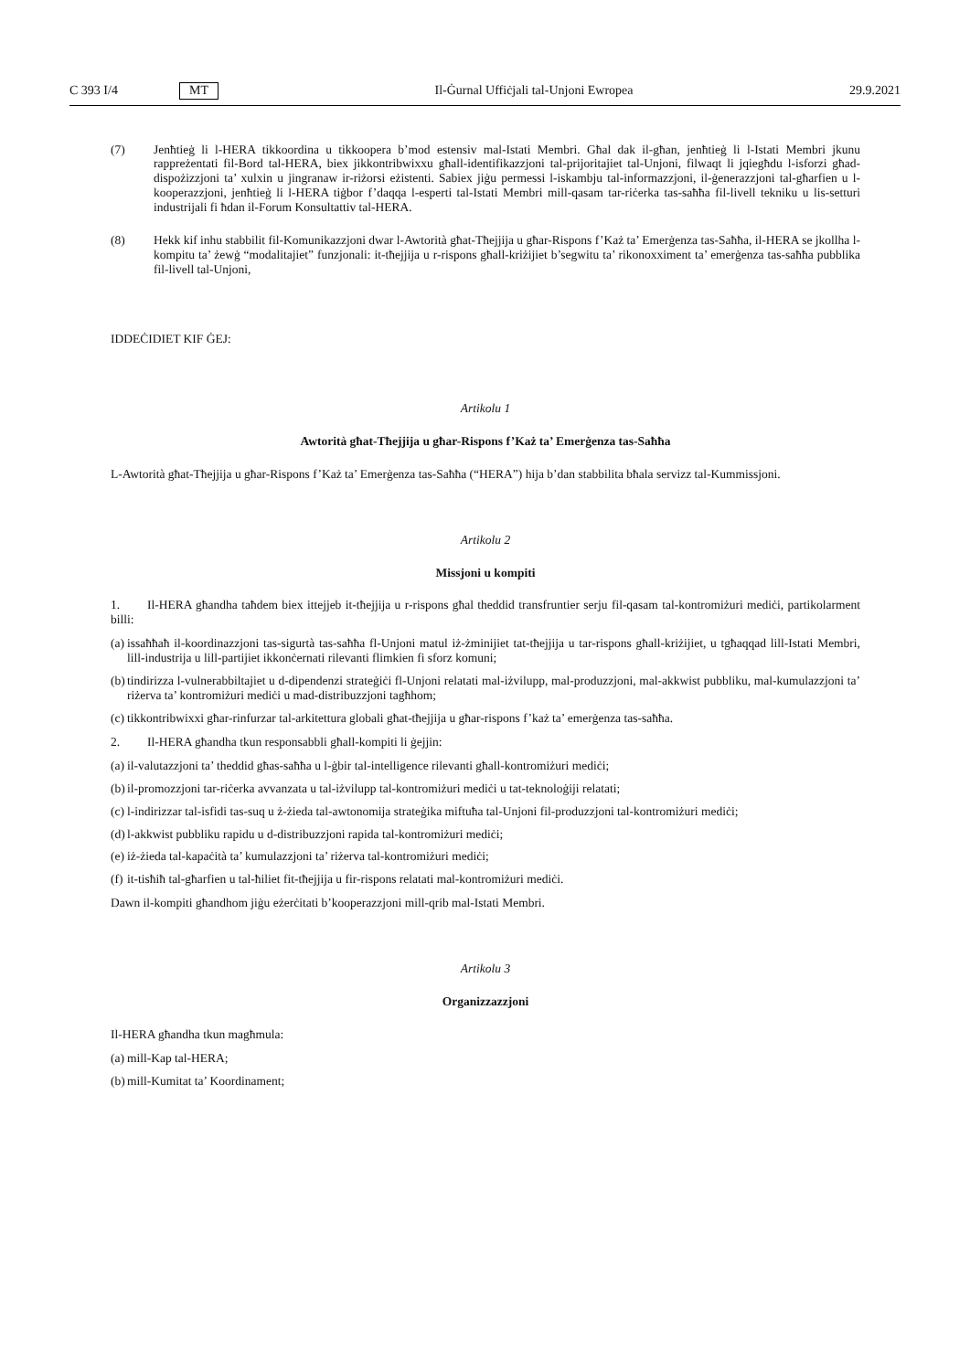C 393 I/4 MT Il-Ġurnal Uffiċjali tal-Unjoni Ewropea 29.9.2021
(7) Jenħtieġ li l-HERA tikkoordina u tikkoopera b’mod estensiv mal-Istati Membri. Għal dak il-għan, jenħtieġ li l-Istati Membri jkunu rappreżentati fil-Bord tal-HERA, biex jikkontribwixxu għall-identifikazzjoni tal-prijoritajiet tal-Unjoni, filwaqt li jqiegħdu l-isforzi għad-dispożizzjoni ta’ xulxin u jingranaw ir-riżorsi eżistenti. Sabiex jiġu permessi l-iskambju tal-informazzjoni, il-ġenerazzjoni tal-għarfien u l-kooperazzjoni, jenħtieġ li l-HERA tiġbor f’daqqa l-esperti tal-Istati Membri mill-qasam tar-riċerka tas-saħħa fil-livell tekniku u lis-setturi industrijali fi ħdan il-Forum Konsultattiv tal-HERA.
(8) Hekk kif inhu stabbilit fil-Komunikazzjoni dwar l-Awtorità għat-Tħejjija u għar-Rispons f’Każ ta’ Emerġenza tas-Saħħa, il-HERA se jkollha l-kompitu ta’ żewġ “modalitajiet” funzjonali: it-tħejjija u r-rispons għall-kriżijiet b’segwitu ta’ rikonoxximent ta’ emerġenza tas-saħħa pubblika fil-livell tal-Unjoni,
IDDEĊIDIET KIF ĠEJ:
Artikolu 1
Awtorità għat-Tħejjija u għar-Rispons f’Każ ta’ Emerġenza tas-Saħħa
L-Awtorità għat-Tħejjija u għar-Rispons f’Każ ta’ Emerġenza tas-Saħħa (“HERA”) hija b’dan stabbilita bħala servizz tal-Kummissjoni.
Artikolu 2
Missjoni u kompiti
1. Il-HERA għandha taħdem biex ittejjeb it-tħejjija u r-rispons għal theddid transfruntier serju fil-qasam tal-kontromiżuri mediċi, partikolarment billi:
(a) issaħħaħ il-koordinazzjoni tas-sigurtà tas-saħħa fl-Unjoni matul iż-żminijiet tat-tħejjija u tar-rispons għall-kriżijiet, u tgħaqqad lill-Istati Membri, lill-industrija u lill-partijiet ikkonċernati rilevanti flimkien fi sforz komuni;
(b) tindirizza l-vulnerabbiltajiet u d-dipendenzi strateġiċi fl-Unjoni relatati mal-iżvilupp, mal-produzzjoni, mal-akkwist pubbliku, mal-kumulazzjoni ta’ riżerva ta’ kontromiżuri mediċi u mad-distribuzzjoni tagħhom;
(c) tikkontribwixxi għar-rinfurzar tal-arkitettura globali għat-tħejjija u għar-rispons f’każ ta’ emerġenza tas-saħħa.
2. Il-HERA għandha tkun responsabbli għall-kompiti li ġejjin:
(a) il-valutazzjoni ta’ theddid għas-saħħa u l-ġbir tal-intelligence rilevanti għall-kontromiżuri mediċi;
(b) il-promozzjoni tar-riċerka avvanzata u tal-iżvilupp tal-kontromiżuri mediċi u tat-teknoloġiji relatati;
(c) l-indirizzar tal-isfidi tas-suq u ż-żieda tal-awtonomija strateġika miftuħa tal-Unjoni fil-produzzjoni tal-kontromiżuri mediċi;
(d) l-akkwist pubbliku rapidu u d-distribuzzjoni rapida tal-kontromiżuri mediċi;
(e) iż-żieda tal-kapaċità ta’ kumulazzjoni ta’ riżerva tal-kontromiżuri mediċi;
(f) it-tisħiħ tal-għarfien u tal-ħiliet fit-tħejjija u fir-rispons relatati mal-kontromiżuri mediċi.
Dawn il-kompiti għandhom jiġu eżerċitati b’kooperazzjoni mill-qrib mal-Istati Membri.
Artikolu 3
Organizzazzjoni
Il-HERA għandha tkun magħmula:
(a) mill-Kap tal-HERA;
(b) mill-Kumitat ta’ Koordinament;